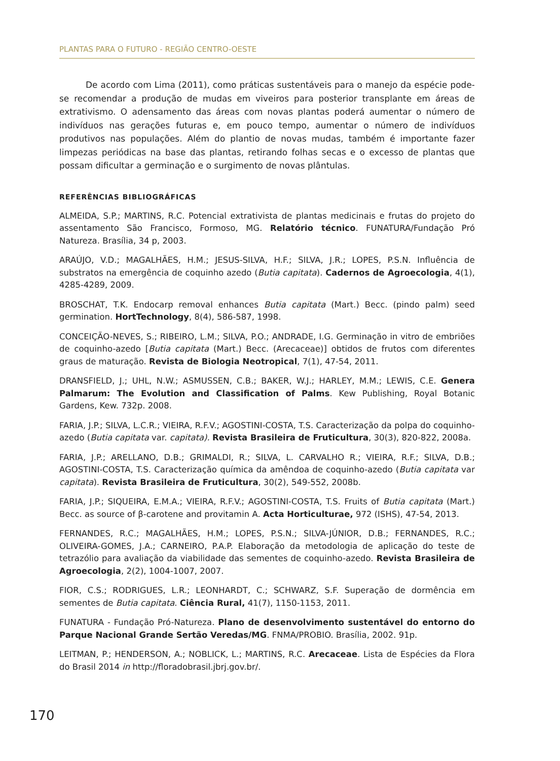PLANTAS PARA O FUTURO - REGIÃO CENTRO-OESTE
De acordo com Lima (2011), como práticas sustentáveis para o manejo da espécie pode-se recomendar a produção de mudas em viveiros para posterior transplante em áreas de extrativismo. O adensamento das áreas com novas plantas poderá aumentar o número de indivíduos nas gerações futuras e, em pouco tempo, aumentar o número de indivíduos produtivos nas populações. Além do plantio de novas mudas, também é importante fazer limpezas periódicas na base das plantas, retirando folhas secas e o excesso de plantas que possam dificultar a germinação e o surgimento de novas plântulas.
REFERÊNCIAS BIBLIOGRÁFICAS
ALMEIDA, S.P.; MARTINS, R.C. Potencial extrativista de plantas medicinais e frutas do projeto do assentamento São Francisco, Formoso, MG. Relatório técnico. FUNATURA/Fundação Pró Natureza. Brasília, 34 p, 2003.
ARAÚJO, V.D.; MAGALHÃES, H.M.; JESUS-SILVA, H.F.; SILVA, J.R.; LOPES, P.S.N. Influência de substratos na emergência de coquinho azedo (Butia capitata). Cadernos de Agroecologia, 4(1), 4285-4289, 2009.
BROSCHAT, T.K. Endocarp removal enhances Butia capitata (Mart.) Becc. (pindo palm) seed germination. HortTechnology, 8(4), 586-587, 1998.
CONCEIÇÃO-NEVES, S.; RIBEIRO, L.M.; SILVA, P.O.; ANDRADE, I.G. Germinação in vitro de embriões de coquinho-azedo [Butia capitata (Mart.) Becc. (Arecaceae)] obtidos de frutos com diferentes graus de maturação. Revista de Biologia Neotropical, 7(1), 47-54, 2011.
DRANSFIELD, J.; UHL, N.W.; ASMUSSEN, C.B.; BAKER, W.J.; HARLEY, M.M.; LEWIS, C.E. Genera Palmarum: The Evolution and Classification of Palms. Kew Publishing, Royal Botanic Gardens, Kew. 732p. 2008.
FARIA, J.P.; SILVA, L.C.R.; VIEIRA, R.F.V.; AGOSTINI-COSTA, T.S. Caracterização da polpa do coquinho-azedo (Butia capitata var. capitata). Revista Brasileira de Fruticultura, 30(3), 820-822, 2008a.
FARIA, J.P.; ARELLANO, D.B.; GRIMALDI, R.; SILVA, L. CARVALHO R.; VIEIRA, R.F.; SILVA, D.B.; AGOSTINI-COSTA, T.S. Caracterização química da amêndoa de coquinho-azedo (Butia capitata var capitata). Revista Brasileira de Fruticultura, 30(2), 549-552, 2008b.
FARIA, J.P.; SIQUEIRA, E.M.A.; VIEIRA, R.F.V.; AGOSTINI-COSTA, T.S. Fruits of Butia capitata (Mart.) Becc. as source of β-carotene and provitamin A. Acta Horticulturae, 972 (ISHS), 47-54, 2013.
FERNANDES, R.C.; MAGALHÃES, H.M.; LOPES, P.S.N.; SILVA-JÚNIOR, D.B.; FERNANDES, R.C.; OLIVEIRA-GOMES, J.A.; CARNEIRO, P.A.P. Elaboração da metodologia de aplicação do teste de tetrazólio para avaliação da viabilidade das sementes de coquinho-azedo. Revista Brasileira de Agroecologia, 2(2), 1004-1007, 2007.
FIOR, C.S.; RODRIGUES, L.R.; LEONHARDT, C.; SCHWARZ, S.F. Superação de dormência em sementes de Butia capitata. Ciência Rural, 41(7), 1150-1153, 2011.
FUNATURA - Fundação Pró-Natureza. Plano de desenvolvimento sustentável do entorno do Parque Nacional Grande Sertão Veredas/MG. FNMA/PROBIO. Brasília, 2002. 91p.
LEITMAN, P.; HENDERSON, A.; NOBLICK, L.; MARTINS, R.C. Arecaceae. Lista de Espécies da Flora do Brasil 2014 in http://floradobrasil.jbrj.gov.br/.
170